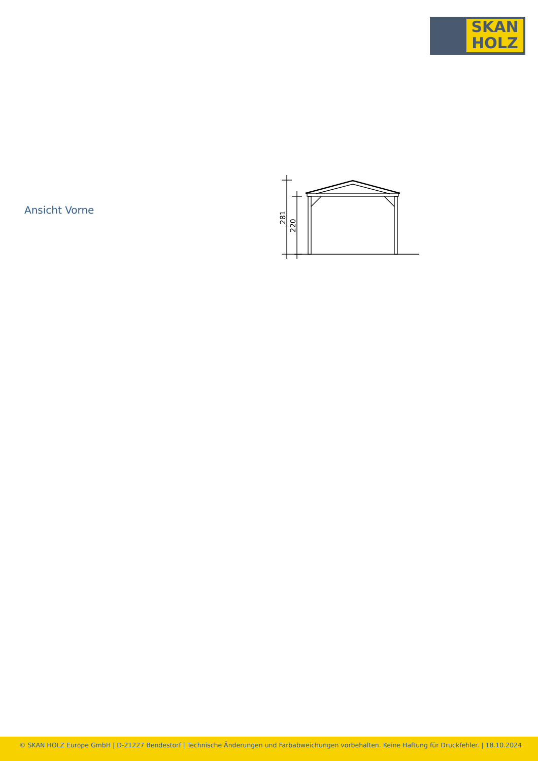SKAN
HOLZ
Ansicht Vorne
281
220
© SKAN HOLZ Europe GmbH | D-21227 Bendestorf | Technische Änderungen und Farbabweichungen vorbehalten. Keine Haftung für Druckfehler. | 18.10.2024